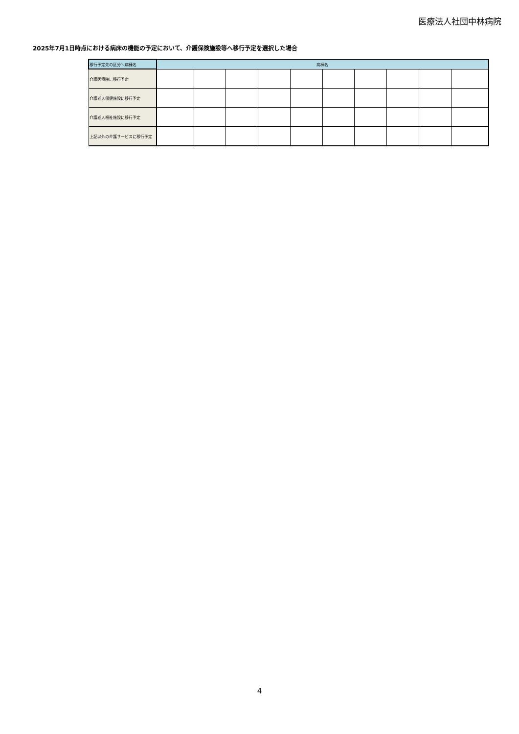医療法人社団中林病院
2025年7月1日時点における病床の機能の予定において、介護保険施設等へ移行予定を選択した場合
| 移行予定先の区分＼病棟名 | 病棟名 | | | | | | | | | |
| --- | --- | --- | --- | --- | --- | --- | --- | --- | --- | --- |
| 介護医療院に移行予定 | | | | | | | | | | |
| 介護老人保健施設に移行予定 | | | | | | | | | | |
| 介護老人福祉施設に移行予定 | | | | | | | | | | |
| 上記以外の介護サービスに移行予定 | | | | | | | | | | |
4